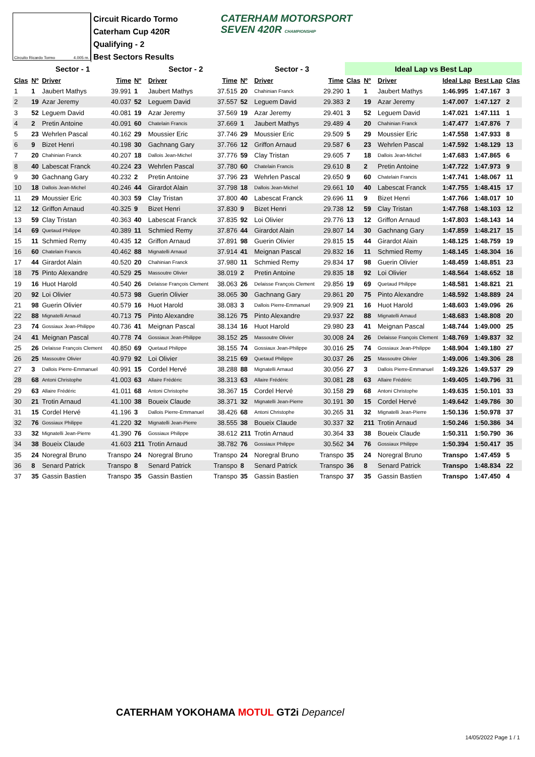Circuito Ricardo Tormo 4.005 m.
Circuit Ricardo Tormo
Caterham Cup 420R
Qualifying - 2
Best Sectors Results
CATERHAM MOTORSPORT
SEVEN 420R CHAMPIONSHIP
| Sector - 1 | | | | Sector - 2 | | | Sector - 3 | | | Ideal Lap vs Best Lap | | | | | |
| --- | --- | --- | --- | --- | --- | --- | --- | --- | --- | --- | --- | --- | --- | --- | --- |
| Clas | Nº | Driver | Time | Nº | Driver | Time | Nº | Driver | Time | Clas | Nº | Driver | Ideal Lap | Best Lap | Clas |
| 1 | 1 | Jaubert Mathys | 39.991 | 1 | Jaubert Mathys | 37.515 | 20 | Chahinian Franck | 29.290 | 1 | 1 | Jaubert Mathys | 1:46.995 | 1:47.167 | 3 |
| 2 | 19 | Azar Jeremy | 40.037 | 52 | Leguem David | 37.557 | 52 | Leguem David | 29.383 | 2 | 19 | Azar Jeremy | 1:47.007 | 1:47.127 | 2 |
| 3 | 52 | Leguem David | 40.081 | 19 | Azar Jeremy | 37.569 | 19 | Azar Jeremy | 29.401 | 3 | 52 | Leguem David | 1:47.021 | 1:47.111 | 1 |
| 4 | 2 | Pretin Antoine | 40.091 | 60 | Chatelain Francis | 37.669 | 1 | Jaubert Mathys | 29.489 | 4 | 20 | Chahinian Franck | 1:47.477 | 1:47.876 | 7 |
| 5 | 23 | Wehrlen Pascal | 40.162 | 29 | Moussier Eric | 37.746 | 29 | Moussier Eric | 29.509 | 5 | 29 | Moussier Eric | 1:47.558 | 1:47.933 | 8 |
| 6 | 9 | Bizet Henri | 40.198 | 30 | Gachnang Gary | 37.766 | 12 | Griffon Arnaud | 29.587 | 6 | 23 | Wehrlen Pascal | 1:47.592 | 1:48.129 | 13 |
| 7 | 20 | Chahinian Franck | 40.207 | 18 | Dallois Jean-Michel | 37.776 | 59 | Clay Tristan | 29.605 | 7 | 18 | Dallois Jean-Michel | 1:47.683 | 1:47.865 | 6 |
| 8 | 40 | Labescat Franck | 40.224 | 23 | Wehrlen Pascal | 37.780 | 60 | Chatelain Francis | 29.610 | 8 | 2 | Pretin Antoine | 1:47.722 | 1:47.973 | 9 |
| 9 | 30 | Gachnang Gary | 40.232 | 2 | Pretin Antoine | 37.796 | 23 | Wehrlen Pascal | 29.650 | 9 | 60 | Chatelain Francis | 1:47.741 | 1:48.067 | 11 |
| 10 | 18 | Dallois Jean-Michel | 40.246 | 44 | Girardot Alain | 37.798 | 18 | Dallois Jean-Michel | 29.661 | 10 | 40 | Labescat Franck | 1:47.755 | 1:48.415 | 17 |
| 11 | 29 | Moussier Eric | 40.303 | 59 | Clay Tristan | 37.800 | 40 | Labescat Franck | 29.696 | 11 | 9 | Bizet Henri | 1:47.766 | 1:48.017 | 10 |
| 12 | 12 | Griffon Arnaud | 40.325 | 9 | Bizet Henri | 37.830 | 9 | Bizet Henri | 29.738 | 12 | 59 | Clay Tristan | 1:47.768 | 1:48.103 | 12 |
| 13 | 59 | Clay Tristan | 40.363 | 40 | Labescat Franck | 37.835 | 92 | Loi Olivier | 29.776 | 13 | 12 | Griffon Arnaud | 1:47.803 | 1:48.143 | 14 |
| 14 | 69 | Quetaud Philippe | 40.389 | 11 | Schmied Remy | 37.876 | 44 | Girardot Alain | 29.807 | 14 | 30 | Gachnang Gary | 1:47.859 | 1:48.217 | 15 |
| 15 | 11 | Schmied Remy | 40.435 | 12 | Griffon Arnaud | 37.891 | 98 | Guerin Olivier | 29.815 | 15 | 44 | Girardot Alain | 1:48.125 | 1:48.759 | 19 |
| 16 | 60 | Chatelain Francis | 40.462 | 88 | Mignatelli Arnaud | 37.914 | 41 | Meignan Pascal | 29.832 | 16 | 11 | Schmied Remy | 1:48.145 | 1:48.304 | 16 |
| 17 | 44 | Girardot Alain | 40.520 | 20 | Chahinian Franck | 37.980 | 11 | Schmied Remy | 29.834 | 17 | 98 | Guerin Olivier | 1:48.459 | 1:48.851 | 23 |
| 18 | 75 | Pinto Alexandre | 40.529 | 25 | Massoutre Olivier | 38.019 | 2 | Pretin Antoine | 29.835 | 18 | 92 | Loi Olivier | 1:48.564 | 1:48.652 | 18 |
| 19 | 16 | Huot Harold | 40.540 | 26 | Delaisse François Clement | 38.063 | 26 | Delaisse François Clement | 29.856 | 19 | 69 | Quetaud Philippe | 1:48.581 | 1:48.821 | 21 |
| 20 | 92 | Loi Olivier | 40.573 | 98 | Guerin Olivier | 38.065 | 30 | Gachnang Gary | 29.861 | 20 | 75 | Pinto Alexandre | 1:48.592 | 1:48.889 | 24 |
| 21 | 98 | Guerin Olivier | 40.579 | 16 | Huot Harold | 38.083 | 3 | Dallois Pierre-Emmanuel | 29.909 | 21 | 16 | Huot Harold | 1:48.603 | 1:49.096 | 26 |
| 22 | 88 | Mignatelli Arnaud | 40.713 | 75 | Pinto Alexandre | 38.126 | 75 | Pinto Alexandre | 29.937 | 22 | 88 | Mignatelli Arnaud | 1:48.683 | 1:48.808 | 20 |
| 23 | 74 | Gossiaux Jean-Philippe | 40.736 | 41 | Meignan Pascal | 38.134 | 16 | Huot Harold | 29.980 | 23 | 41 | Meignan Pascal | 1:48.744 | 1:49.000 | 25 |
| 24 | 41 | Meignan Pascal | 40.778 | 74 | Gossiaux Jean-Philippe | 38.152 | 25 | Massoutre Olivier | 30.008 | 24 | 26 | Delaisse François Clement | 1:48.769 | 1:49.837 | 32 |
| 25 | 26 | Delaisse François Clement | 40.850 | 69 | Quetaud Philippe | 38.155 | 74 | Gossiaux Jean-Philippe | 30.016 | 25 | 74 | Gossiaux Jean-Philippe | 1:48.904 | 1:49.180 | 27 |
| 26 | 25 | Massoutre Olivier | 40.979 | 92 | Loi Olivier | 38.215 | 69 | Quetaud Philippe | 30.037 | 26 | 25 | Massoutre Olivier | 1:49.006 | 1:49.306 | 28 |
| 27 | 3 | Dallois Pierre-Emmanuel | 40.991 | 15 | Cordel Hervé | 38.288 | 88 | Mignatelli Arnaud | 30.056 | 27 | 3 | Dallois Pierre-Emmanuel | 1:49.326 | 1:49.537 | 29 |
| 28 | 68 | Antoni Christophe | 41.003 | 63 | Allaire Frédéric | 38.313 | 63 | Allaire Frédéric | 30.081 | 28 | 63 | Allaire Frédéric | 1:49.405 | 1:49.796 | 31 |
| 29 | 63 | Allaire Frédéric | 41.011 | 68 | Antoni Christophe | 38.367 | 15 | Cordel Hervé | 30.158 | 29 | 68 | Antoni Christophe | 1:49.635 | 1:50.101 | 33 |
| 30 | 21 | Trotin Arnaud | 41.100 | 38 | Boueix Claude | 38.371 | 32 | Mignatelli Jean-Pierre | 30.191 | 30 | 15 | Cordel Hervé | 1:49.642 | 1:49.786 | 30 |
| 31 | 15 | Cordel Hervé | 41.196 | 3 | Dallois Pierre-Emmanuel | 38.426 | 68 | Antoni Christophe | 30.265 | 31 | 32 | Mignatelli Jean-Pierre | 1:50.136 | 1:50.978 | 37 |
| 32 | 76 | Gossiaux Philippe | 41.220 | 32 | Mignatelli Jean-Pierre | 38.555 | 38 | Boueix Claude | 30.337 | 32 | 211 | Trotin Arnaud | 1:50.246 | 1:50.386 | 34 |
| 33 | 32 | Mignatelli Jean-Pierre | 41.390 | 76 | Gossiaux Philippe | 38.612 | 211 | Trotin Arnaud | 30.364 | 33 | 38 | Boueix Claude | 1:50.311 | 1:50.790 | 36 |
| 34 | 38 | Boueix Claude | 41.603 | 211 | Trotin Arnaud | 38.782 | 76 | Gossiaux Philippe | 30.562 | 34 | 76 | Gossiaux Philippe | 1:50.394 | 1:50.417 | 35 |
| 35 | 24 | Noregral Bruno | Transpo | 24 | Noregral Bruno | Transpo | 24 | Noregral Bruno | Transpo | 35 | 24 | Noregral Bruno | Transpo | 1:47.459 | 5 |
| 36 | 8 | Senard Patrick | Transpo | 8 | Senard Patrick | Transpo | 8 | Senard Patrick | Transpo | 36 | 8 | Senard Patrick | Transpo | 1:48.834 | 22 |
| 37 | 35 | Gassin Bastien | Transpo | 35 | Gassin Bastien | Transpo | 35 | Gassin Bastien | Transpo | 37 | 35 | Gassin Bastien | Transpo | 1:47.450 | 4 |
CATERHAM YOKOHAMA MOTUL GT2i Depancel
14/05/2022 Page 1 / 1